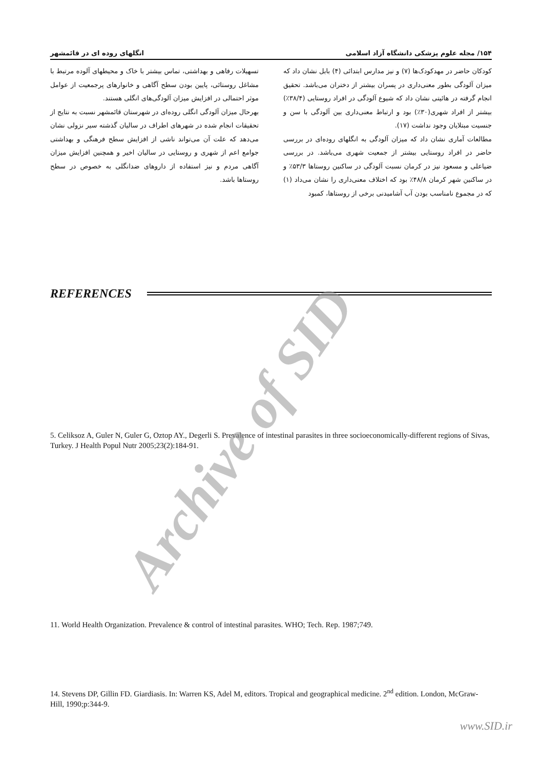۱۵۴/ مجله علوم پزشکی دانشگاه آزاد اسلامی انگلهای روده ای در قائمشهر
کودکان حاضر در مهدکودک‌ها (۷) و نیز مدارس ابتدائی (۴) بابل نشان داد که میزان آلودگی بطور معنی‌داری در پسران بیشتر از دختران می‌باشد. تحقیق انجام گرفته در هائیتی نشان داد که شیوع آلودگی در افراد روستایی (۳۸/۴٪) بیشتر از افراد شهری(۳۰٪) بود و ارتباط معنی‌داری بین آلودگی با سن و جنسیت مبتلایان وجود نداشت (۱۷).
مطالعات آماری نشان داد که میزان آلودگی به انگلهای روده‌ای در بررسی حاضر در افراد روستایی بیشتر از جمعیت شهری می‌باشد. در بررسی ضیاعلی و مسعود نیز در کرمان نسبت آلودگی در ساکنین روستاها ۵۳/۳٪ و در ساکنین شهر کرمان ۴۸/۸٪ بود که اختلاف معنی‌داری را نشان می‌داد (۱) که در مجموع نامناسب بودن آب آشامیدنی برخی از روستاها، کمبود
تسهیلات رفاهی و بهداشتی، تماس بیشتر با خاک و محیطهای آلوده مرتبط با مشاغل روستائی، پایین بودن سطح آگاهی و خانوارهای پرجمعیت از عوامل موثر احتمالی در افزایش میزان آلودگی‌های انگلی هستند.
بهرحال میزان آلودگی انگلی روده‌ای در شهرستان قائمشهر نسبت به نتایج از تحقیقات انجام شده در شهرهای اطراف در سالیان گذشته سیر نزولی نشان می‌دهد که علت آن می‌تواند ناشی از افزایش سطح فرهنگی و بهداشتی جوامع اعم از شهری و روستایی در سالیان اخیر و همچنین افزایش میزان آگاهی مردم و نیز استفاده از داروهای ضدانگلی به خصوص در سطح روستاها باشد.
REFERENCES
5. Celiksoz A, Guler N, Guler G, Oztop AY., Degerli S. Prevalence of intestinal parasites in three socioeconomically-different regions of Sivas, Turkey. J Health Popul Nutr 2005;23(2):184-91.
11. World Health Organization. Prevalence & control of intestinal parasites. WHO; Tech. Rep. 1987;749.
14. Stevens DP, Gillin FD. Giardiasis. In: Warren KS, Adel M, editors. Tropical and geographical medicine. 2<sup>nd</sup> edition. London, McGraw-Hill, 1990;p:344-9.
Archive of SID
www.SID.ir